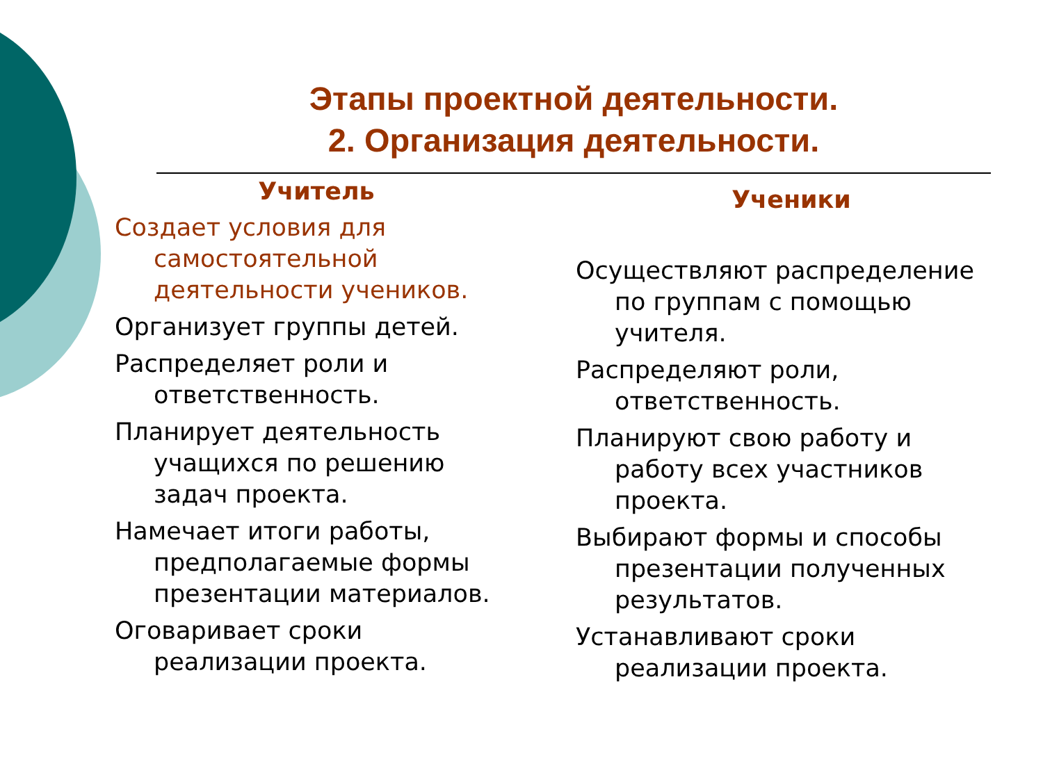Этапы проектной деятельности.
2. Организация деятельности.
Учитель
Создает условия для самостоятельной деятельности учеников.
Организует группы детей.
Распределяет роли и ответственность.
Планирует деятельность учащихся по решению задач проекта.
Намечает итоги работы, предполагаемые формы презентации материалов.
Оговаривает сроки реализации проекта.
Ученики
Осуществляют распределение по группам с помощью учителя.
Распределяют роли, ответственность.
Планируют свою работу и работу всех участников проекта.
Выбирают формы и способы презентации полученных результатов.
Устанавливают сроки реализации проекта.